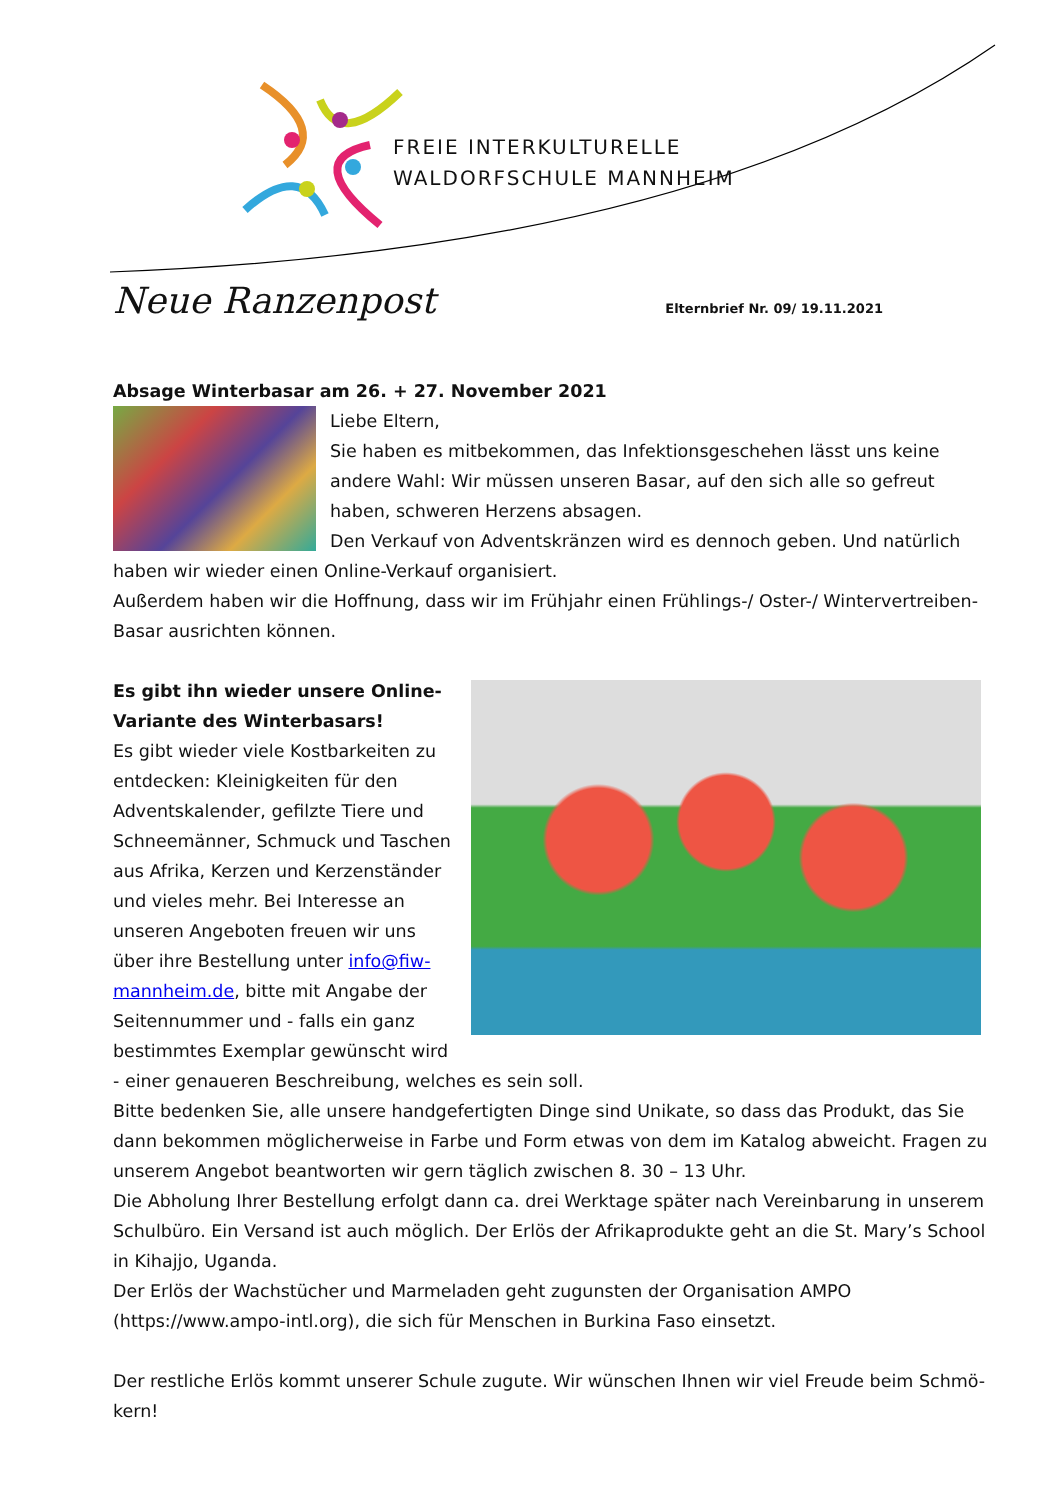FREIE INTERKULTURELLE
WALDORFSCHULE MANNHEIM
Neue Ranzenpost
Elternbrief Nr. 09/ 19.11.2021
Absage Winterbasar am 26. + 27. November 2021
Liebe Eltern,
Sie haben es mitbekommen, das Infektionsgeschehen lässt uns keine andere Wahl: Wir müssen unseren Basar, auf den sich alle so gefreut haben, schweren Herzens absagen.
Den Verkauf von Adventskränzen wird es dennoch geben. Und natürlich haben wir wieder einen Online-Verkauf organisiert.
Außerdem haben wir die Hoffnung, dass wir im Frühjahr einen Frühlings-/ Oster-/ Wintervertreiben-Basar ausrichten können.
Es gibt ihn wieder unsere Online-
Variante des Winterbasars!
Es gibt wieder viele Kostbarkeiten zu entdecken: Kleinigkeiten für den Adventskalender, gefilzte Tiere und Schneemänner, Schmuck und Taschen aus Afrika, Kerzen und Kerzenständer und vieles mehr. Bei Interesse an unseren Angeboten freuen wir uns über ihre Bestellung unter info@fiw-mannheim.de, bitte mit Angabe der Seitennummer und - falls ein ganz bestimmtes Exemplar gewünscht wird - einer genaueren Beschreibung, welches es sein soll.
Bitte bedenken Sie, alle unsere handgefertigten Dinge sind Unikate, so dass das Produkt, das Sie dann bekommen möglicherweise in Farbe und Form etwas von dem im Katalog abweicht. Fragen zu unserem Angebot beantworten wir gern täglich zwischen 8. 30 – 13 Uhr.
Die Abholung Ihrer Bestellung erfolgt dann ca. drei Werktage später nach Vereinbarung in unserem Schulbüro. Ein Versand ist auch möglich. Der Erlös der Afrikaprodukte geht an die St. Mary’s School in Kihajjo, Uganda.
Der Erlös der Wachstücher und Marmeladen geht zugunsten der Organisation AMPO (https://www.ampo-intl.org), die sich für Menschen in Burkina Faso einsetzt.
Der restliche Erlös kommt unserer Schule zugute. Wir wünschen Ihnen wir viel Freude beim Schmö-kern!